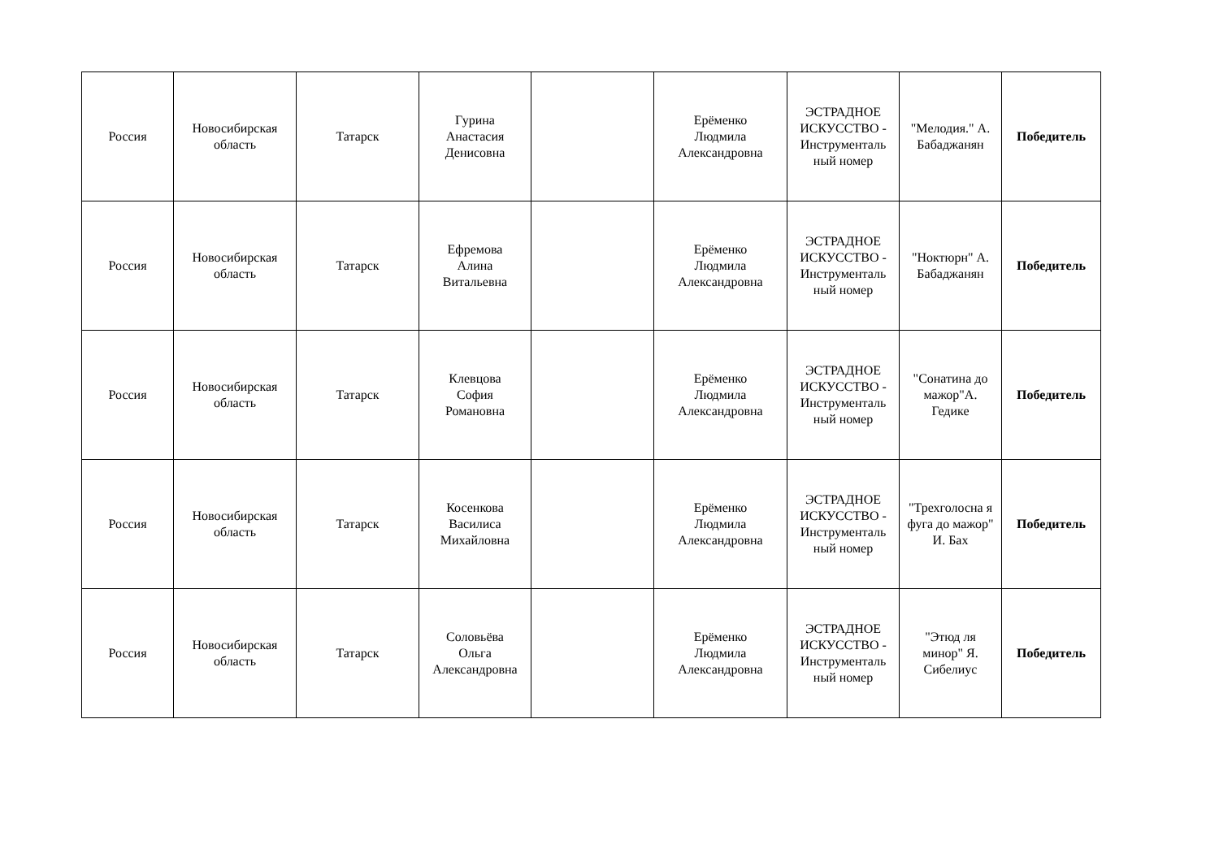| Россия | Новосибирская область | Татарск | Гурина Анастасия Денисовна | | Ерёменко Людмила Александровна | ЭСТРАДНОЕ ИСКУССТВО - Инструменталь ный номер | "Мелодия." А. Бабаджанян | Победитель |
| Россия | Новосибирская область | Татарск | Ефремова Алина Витальевна | | Ерёменко Людмила Александровна | ЭСТРАДНОЕ ИСКУССТВО - Инструменталь ный номер | "Ноктюрн" А. Бабаджанян | Победитель |
| Россия | Новосибирская область | Татарск | Клевцова София Романовна | | Ерёменко Людмила Александровна | ЭСТРАДНОЕ ИСКУССТВО - Инструменталь ный номер | "Сонатина до мажор"А. Гедике | Победитель |
| Россия | Новосибирская область | Татарск | Косенкова Василиса Михайловна | | Ерёменко Людмила Александровна | ЭСТРАДНОЕ ИСКУССТВО - Инструменталь ный номер | "Трехголосна я фуга до мажор" И. Бах | Победитель |
| Россия | Новосибирская область | Татарск | Соловьёва Ольга Александровна | | Ерёменко Людмила Александровна | ЭСТРАДНОЕ ИСКУССТВО - Инструменталь ный номер | "Этюд ля минор" Я. Сибелиус | Победитель |